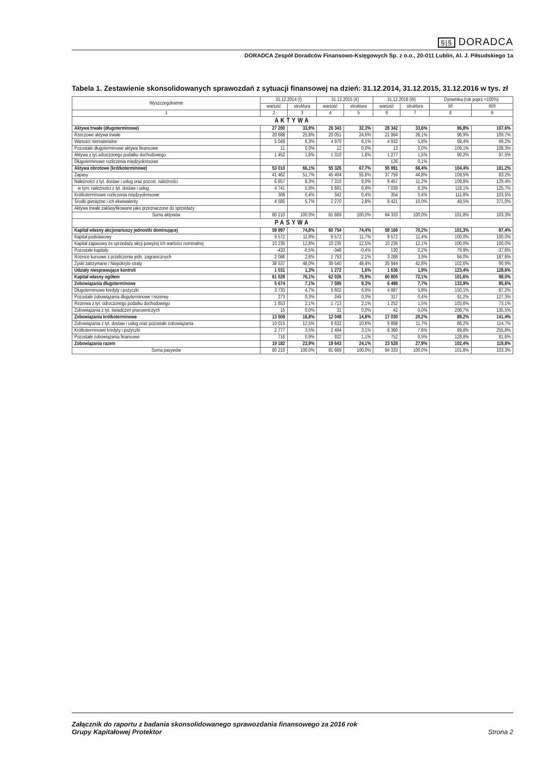§|§ DORADCA
DORADCA Zespół Doradców Finansowo-Księgowych Sp. z o.o., 20-011 Lublin, Al. J. Piłsudskiego 1a
Tabela 1. Zestawienie skonsolidowanych sprawozdań z sytuacji finansowej na dzień: 31.12.2014, 31.12.2015, 31.12.2016 w tys. zł
| Wyszczególnienie | 31.12.2014 (I) | | 31.12.2015 (II) | | 31.12.2016 (III) | | Dynamika (rok poprz.=100%) | |
| --- | --- | --- | --- | --- | --- | --- | --- | --- |
| | wartość | struktura | wartość | struktura | wartość | struktura | II/I | III/II |
| 1 | 2 | 3 | 4 | 5 | 6 | 7 | 8 | 9 |
| AKTYWA | | | | | | | | |
| Aktywa trwałe (długoterminowe) | 27 200 | 33,9% | 26 343 | 32,3% | 28 342 | 33,6% | 96,8% | 107,6% |
| Rzeczowe aktywa trwałe | 20 688 | 25,8% | 20 051 | 24,6% | 21 994 | 26,1% | 96,9% | 109,7% |
| Wartości niematerialne | 5 049 | 6,3% | 4 970 | 6,1% | 4 932 | 5,8% | 98,4% | 99,2% |
| Pozostałe długoterminowe aktywa finansowe | 11 | 0,0% | 12 | 0,0% | 13 | 0,0% | 109,1% | 108,3% |
| Aktywa z tyt.odroczonego podatku dochodowego | 1 452 | 1,8% | 1 310 | 1,6% | 1 277 | 1,5% | 90,2% | 97,5% |
| Długoterminowe rozliczenia międzyokresowe | | | | | 126 | 0,1% | | |
| Aktywa obrotowe (krótkoterminowe) | 53 010 | 66,1% | 55 326 | 67,7% | 55 991 | 66,4% | 104,4% | 101,2% |
| Zapasy | 41 462 | 51,7% | 45 404 | 55,6% | 37 759 | 44,8% | 109,5% | 83,2% |
| Należności z tyt. dostaw i usług oraz pozost. należności | 6 657 | 8,3% | 7 310 | 9,0% | 9 457 | 11,2% | 109,8% | 129,4% |
| w tym: należności z tyt. dostaw i usług | 4 741 | 5,9% | 5 601 | 6,9% | 7 039 | 8,3% | 118,1% | 125,7% |
| Krótkoterminowe rozliczenia międzyokresowe | 306 | 0,4% | 342 | 0,4% | 354 | 0,4% | 111,8% | 103,5% |
| Środki pieniężne i ich ekwiwalenty | 4 585 | 5,7% | 2 270 | 2,8% | 8 421 | 10,0% | 49,5% | 371,0% |
| Aktywa trwałe zaklasyfikowane jako przeznaczone do sprzedaży | | | | | | | | |
| Suma aktywów | 80 210 | 100,0% | 81 669 | 100,0% | 84 333 | 100,0% | 101,8% | 103,3% |
| PASYWA | | | | | | | | |
| Kapitał własny akcjonariuszy jednostki dominującej | 59 997 | 74,8% | 60 754 | 74,4% | 59 169 | 70,2% | 101,3% | 97,4% |
| Kapitał podstawowy | 9 572 | 11,9% | 9 572 | 11,7% | 9 572 | 11,4% | 100,0% | 100,0% |
| Kapitał zapasowy ze sprzedaży akcji powyżej ich wartości nominalnej | 10 235 | 12,8% | 10 235 | 12,5% | 10 235 | 12,1% | 100,0% | 100,0% |
| Pozostałe kapitały | -433 | -0,5% | -346 | -0,4% | 130 | 0,2% | 79,9% | -37,6% |
| Różnice kursowe z przeliczenia jedn. zagranicznych | 2 086 | 2,6% | 1 753 | 2,1% | 3 288 | 3,9% | 84,0% | 187,6% |
| Zyski zatrzymane / Niepokryte straty | 38 537 | 48,0% | 39 540 | 48,4% | 35 944 | 42,6% | 102,6% | 90,9% |
| Udziały niesprawujące kontroli | 1 031 | 1,3% | 1 272 | 1,6% | 1 636 | 1,9% | 123,4% | 128,6% |
| Kapitał własny ogółem | 61 028 | 76,1% | 62 026 | 75,9% | 60 805 | 72,1% | 101,6% | 98,0% |
| Zobowiązania długoterminowe | 5 674 | 7,1% | 7 595 | 9,3% | 6 498 | 7,7% | 133,9% | 85,6% |
| Długoterminowe kredyty i pożyczki | 3 733 | 4,7% | 5 602 | 6,9% | 4 887 | 5,8% | 150,1% | 87,2% |
| Pozostałe zobowiązania długoterminowe i rezerwy | 273 | 0,3% | 249 | 0,3% | 317 | 0,4% | 91,2% | 127,3% |
| Rezerwa z tyt. odroczonego podatku dochodowego | 1 653 | 2,1% | 1 713 | 2,1% | 1 252 | 1,5% | 103,6% | 73,1% |
| Zobowiązania z tyt. świadczeń pracowniczych | 15 | 0,0% | 31 | 0,0% | 42 | 0,0% | 206,7% | 135,5% |
| Zobowiązania krótkoterminowe | 13 508 | 16,8% | 12 048 | 14,8% | 17 030 | 20,2% | 89,2% | 141,4% |
| Zobowiązania z tyt. dostaw i usług oraz pozostałe zobowiązania | 10 015 | 12,5% | 8 632 | 10,6% | 9 898 | 11,7% | 86,2% | 114,7% |
| Krótkoterminowe kredyty i pożyczki | 2 777 | 3,5% | 2 494 | 3,1% | 6 380 | 7,6% | 89,8% | 255,8% |
| Pozostałe zobowiązania finansowe | 716 | 0,9% | 922 | 1,1% | 752 | 0,9% | 128,8% | 81,6% |
| Zobowiązania razem | 19 182 | 23,9% | 19 643 | 24,1% | 23 528 | 27,9% | 102,4% | 119,8% |
| Suma pasywów | 80 210 | 100,0% | 81 669 | 100,0% | 84 333 | 100,0% | 101,8% | 103,3% |
Załącznik do raportu z badania skonsolidowanego sprawozdania finansowego za 2016 rok
Grupy Kapitałowej Protektor
Strona 2